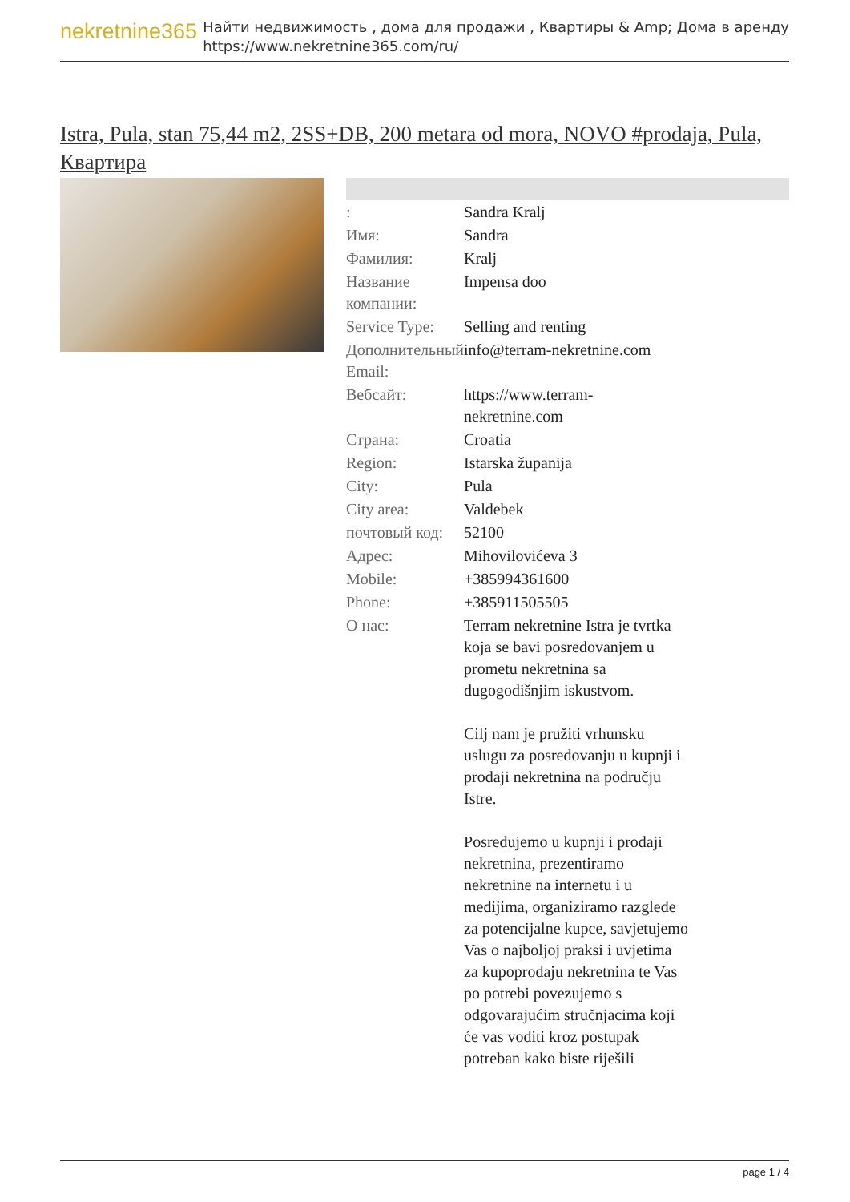nekretnine365
Найти недвижимость , дома для продажи , Квартиры & Amp; Дома в аренду
https://www.nekretnine365.com/ru/
Istra, Pula, stan 75,44 m2, 2SS+DB, 200 metara od mora, NOVO #prodaja, Pula, Квартира
| : | Sandra Kralj |
| Имя: | Sandra |
| Фамилия: | Kralj |
| Название компании: | Impensa doo |
| Service Type: | Selling and renting |
| Дополнительный Email: | info@terram-nekretnine.com |
| Вебсайт: | https://www.terram-nekretnine.com |
| Страна: | Croatia |
| Region: | Istarska županija |
| City: | Pula |
| City area: | Valdebek |
| почтовый код: | 52100 |
| Адрес: | Mihovilovićeva 3 |
| Mobile: | +385994361600 |
| Phone: | +385911505505 |
| О нас: | Terram nekretnine Istra je tvrtka koja se bavi posredovanjem u prometu nekretnina sa dugogodišnjim iskustvom. Cilj nam je pružiti vrhunsku uslugu za posredovanju u kupnji i prodaji nekretnina na području Istre. Posredujemo u kupnji i prodaji nekretnina, prezentiramo nekretnine na internetu i u medijima, organiziramo razglede za potencijalne kupce, savjetujemo Vas o najboljoj praksi i uvjetima za kupoprodaju nekretnina te Vas po potrebi povezujemo s odgovarajućim stručnjacima koji će vas voditi kroz postupak potreban kako biste riješili |
page 1 / 4